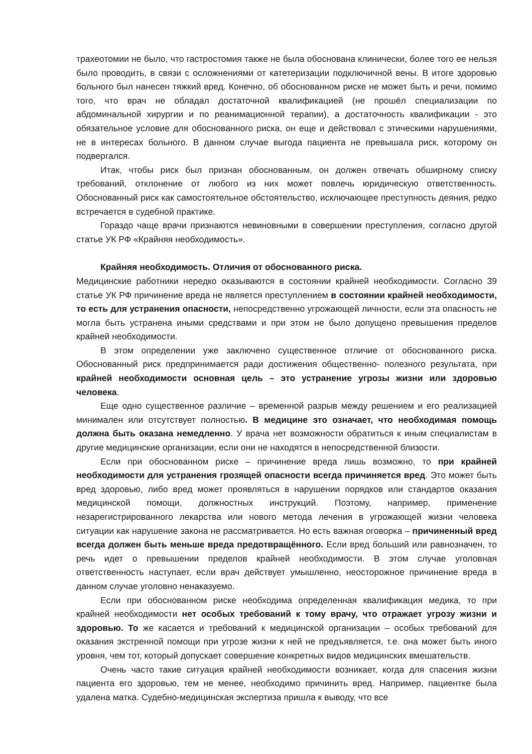трахеотомии не было, что гастростомия также не была обоснована клинически, более того ее нельзя было проводить, в связи с осложнениями от катетеризации подключичной вены. В итоге здоровью больного был нанесен тяжкий вред. Конечно, об обоснованном риске не может быть и речи, помимо того, что врач не обладал достаточной квалификацией (не прошёл специализации по абдоминальной хирургии и по реанимационной терапии), а достаточность квалификации - это обязательное условие для обоснованного риска, он еще и действовал с этическими нарушениями, не в интересах больного. В данном случае выгода пациента не превышала риск, которому он подвергался.
Итак, чтобы риск был признан обоснованным, он должен отвечать обширному списку требований, отклонение от любого из них может повлечь юридическую ответственность. Обоснованный риск как самостоятельное обстоятельство, исключающее преступность деяния, редко встречается в судебной практике.
Гораздо чаще врачи признаются невиновными в совершении преступления, согласно другой статье УК РФ «Крайняя необходимость».
Крайняя необходимость. Отличия от обоснованного риска.
Медицинские работники нередко оказываются в состоянии крайней необходимости. Согласно 39 статье УК РФ причинение вреда не является преступлением в состоянии крайней необходимости, то есть для устранения опасности, непосредственно угрожающей личности, если эта опасность не могла быть устранена иными средствами и при этом не было допущено превышения пределов крайней необходимости.
В этом определении уже заключено существенное отличие от обоснованного риска. Обоснованный риск предпринимается ради достижения общественно- полезного результата, при крайней необходимости основная цель – это устранение угрозы жизни или здоровью человека.
Еще одно существенное различие – временной разрыв между решением и его реализацией минимален или отсутствует полностью. В медицине это означает, что необходимая помощь должна быть оказана немедленно. У врача нет возможности обратиться к иным специалистам в другие медицинские организации, если они не находятся в непосредственной близости.
Если при обоснованном риске – причинение вреда лишь возможно, то при крайней необходимости для устранения грозящей опасности всегда причиняется вред. Это может быть вред здоровью, либо вред может проявляться в нарушении порядков или стандартов оказания медицинской помощи, должностных инструкций. Поэтому, например, применение незарегистрированного лекарства или нового метода лечения в угрожающей жизни человека ситуации как нарушение закона не рассматривается. Но есть важная оговорка – причиненный вред всегда должен быть меньше вреда предотвращённого. Если вред больший или равнозначен, то речь идет о превышении пределов крайней необходимости. В этом случае уголовная ответственность наступает, если врач действует умышленно, неосторожное причинение вреда в данном случае уголовно ненаказуемо.
Если при обоснованном риске необходима определенная квалификация медика, то при крайней необходимости нет особых требований к тому врачу, что отражает угрозу жизни и здоровью. То же касается и требований к медицинской организации – особых требований для оказания экстренной помощи при угрозе жизни к ней не предъявляется, т.е. она может быть иного уровня, чем тот, который допускает совершение конкретных видов медицинских вмешательств.
Очень часто такие ситуация крайней необходимости возникает, когда для спасения жизни пациента его здоровью, тем не менее, необходимо причинить вред. Например, пациентке была удалена матка. Судебно-медицинская экспертиза пришла к выводу, что все